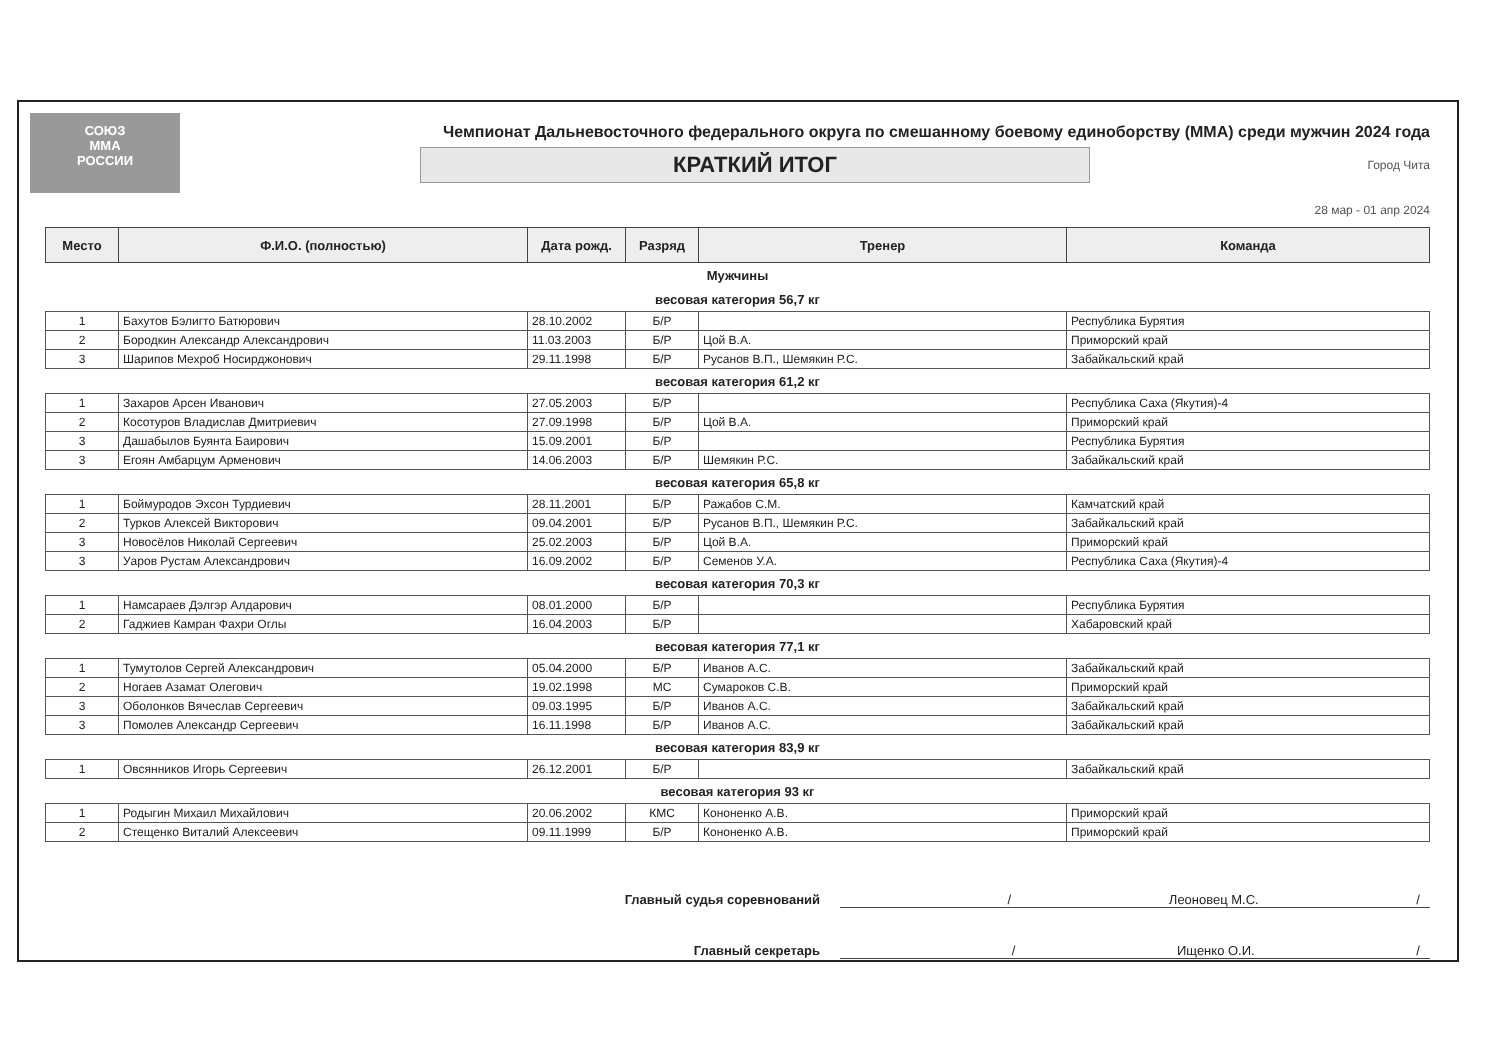СОЮЗ
ММА
РОССИИ
Чемпионат Дальневосточного федерального округа по смешанному боевому единоборству (ММА) среди мужчин 2024 года
КРАТКИЙ ИТОГ
Город Чита
28 мар - 01 апр 2024
| Место | Ф.И.О. (полностью) | Дата рожд. | Разряд | Тренер | Команда |
| --- | --- | --- | --- | --- | --- |
| Мужчины | | | | | |
| весовая категория 56,7 кг | | | | | |
| 1 | Бахутов Бэлигто Батюрович | 28.10.2002 | Б/Р | | Республика Бурятия |
| 2 | Бородкин Александр Александрович | 11.03.2003 | Б/Р | Цой В.А. | Приморский край |
| 3 | Шарипов Мехроб Носирджонович | 29.11.1998 | Б/Р | Русанов В.П., Шемякин Р.С. | Забайкальский край |
| весовая категория 61,2 кг | | | | | |
| 1 | Захаров Арсен Иванович | 27.05.2003 | Б/Р | | Республика Саха (Якутия)-4 |
| 2 | Косотуров Владислав Дмитриевич | 27.09.1998 | Б/Р | Цой В.А. | Приморский край |
| 3 | Дашабылов Буянта Баирович | 15.09.2001 | Б/Р | | Республика Бурятия |
| 3 | Егоян Амбарцум Арменович | 14.06.2003 | Б/Р | Шемякин Р.С. | Забайкальский край |
| весовая категория 65,8 кг | | | | | |
| 1 | Боймуродов Эхсон Турдиевич | 28.11.2001 | Б/Р | Ражабов С.М. | Камчатский край |
| 2 | Турков Алексей Викторович | 09.04.2001 | Б/Р | Русанов В.П., Шемякин Р.С. | Забайкальский край |
| 3 | Новосёлов Николай Сергеевич | 25.02.2003 | Б/Р | Цой В.А. | Приморский край |
| 3 | Уаров Рустам Александрович | 16.09.2002 | Б/Р | Семенов У.А. | Республика Саха (Якутия)-4 |
| весовая категория 70,3 кг | | | | | |
| 1 | Намсараев Дэлгэр Алдарович | 08.01.2000 | Б/Р | | Республика Бурятия |
| 2 | Гаджиев Камран Фахри Оглы | 16.04.2003 | Б/Р | | Хабаровский край |
| весовая категория 77,1 кг | | | | | |
| 1 | Тумутолов Сергей Александрович | 05.04.2000 | Б/Р | Иванов А.С. | Забайкальский край |
| 2 | Ногаев Азамат Олегович | 19.02.1998 | МС | Сумароков С.В. | Приморский край |
| 3 | Оболонков Вячеслав Сергеевич | 09.03.1995 | Б/Р | Иванов А.С. | Забайкальский край |
| 3 | Помолев Александр Сергеевич | 16.11.1998 | Б/Р | Иванов А.С. | Забайкальский край |
| весовая категория 83,9 кг | | | | | |
| 1 | Овсянников Игорь Сергеевич | 26.12.2001 | Б/Р | | Забайкальский край |
| весовая категория 93 кг | | | | | |
| 1 | Родыгин Михаил Михайлович | 20.06.2002 | КМС | Кононенко А.В. | Приморский край |
| 2 | Стещенко Виталий Алексеевич | 09.11.1999 | Б/Р | Кононенко А.В. | Приморский край |
Главный судья соревнований / Леоновец М.С. /
Главный секретарь / Ищенко О.И. /